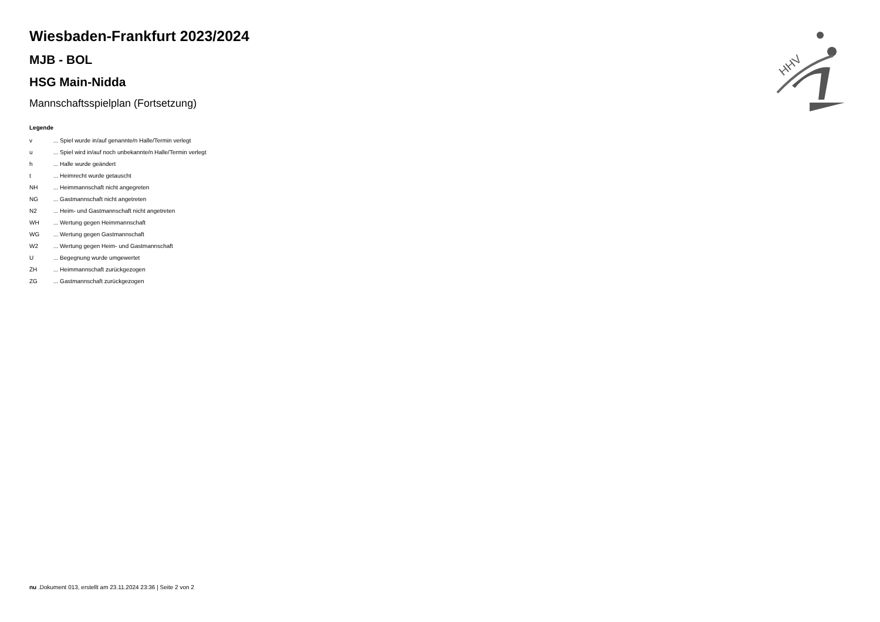HHV
Wiesbaden-Frankfurt 2023/2024
MJB - BOL
HSG Main-Nidda
Mannschaftsspielplan (Fortsetzung)
Legende
v... Spiel wurde in/auf genannte/n Halle/Termin verlegt
u... Spiel wird in/auf noch unbekannte/n Halle/Termin verlegt
h... Halle wurde geändert
t... Heimrecht wurde getauscht
NH... Heimmannschaft nicht angegreten
NG... Gastmannschaft nicht angetreten
N2... Heim- und Gastmannschaft nicht angetreten
WH... Wertung gegen Heimmannschaft
WG... Wertung gegen Gastmannschaft
W2... Wertung gegen Heim- und Gastmannschaft
U... Begegnung wurde umgewertet
ZH... Heimmannschaft zurückgezogen
ZG... Gastmannschaft zurückgezogen
nu .Dokument 013, erstellt am 23.11.2024 23:36 | Seite 2 von 2